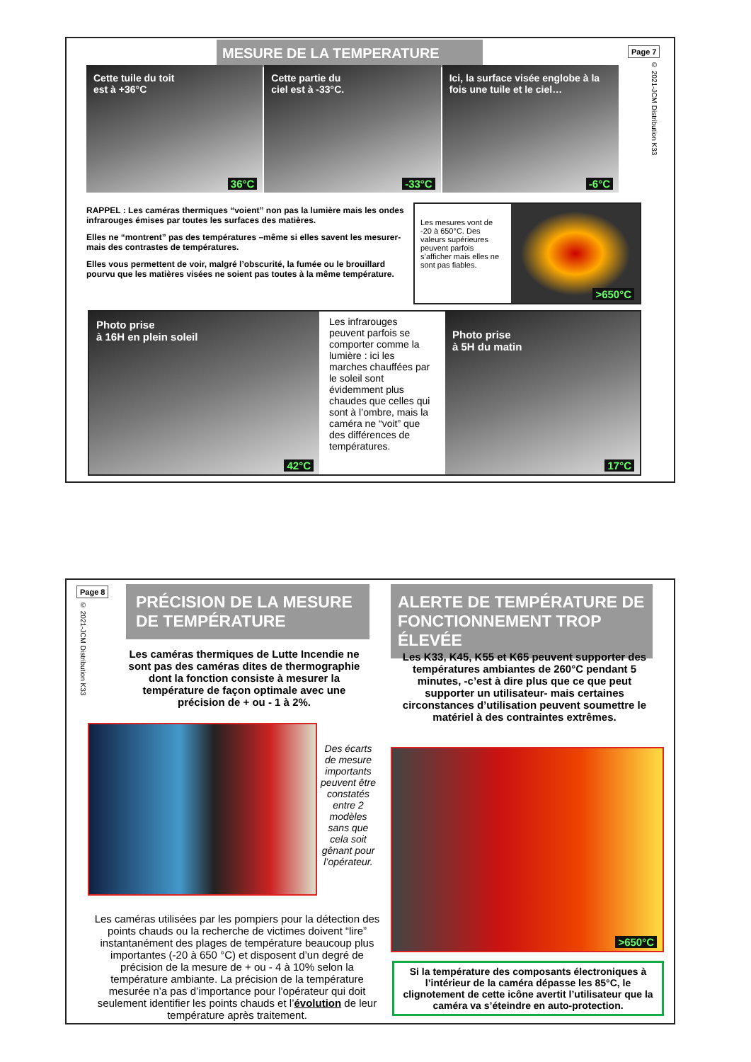MESURE DE LA TEMPERATURE Page 7
© 2021-JCM Distribution K33
Cette tuile du toit
est à +36°C
36°C
Cette partie du
ciel est à -33°C.
-33°C
Ici, la surface visée englobe à la fois une tuile et le ciel…
-6°C
RAPPEL : Les caméras thermiques “voient” non pas la lumière mais les ondes infrarouges émises par toutes les surfaces des matières.
Elles ne “montrent” pas des températures –même si elles savent les mesurer- mais des contrastes de températures.
Elles vous permettent de voir, malgré l’obscurité, la fumée ou le brouillard pourvu que les matières visées ne soient pas toutes à la même température.
Les mesures vont de -20 à 650°C. Des valeurs supérieures peuvent parfois s’afficher mais elles ne sont pas fiables.
>650°C
Photo prise
à 16H en plein soleil
42°C
Les infrarouges peuvent parfois se comporter comme la lumière : ici les marches chauffées par le soleil sont évidemment plus chaudes que celles qui sont à l’ombre, mais la caméra ne “voit” que des différences de températures.
Photo prise
à 5H du matin
17°C
Page 8
© 2021-JCM Distribution K33
PRÉCISION DE LA MESURE DE TEMPÉRATURE
ALERTE DE TEMPÉRATURE DE FONCTIONNEMENT TROP ÉLEVÉE
Les caméras thermiques de Lutte Incendie ne sont pas des caméras dites de thermographie dont la fonction consiste à mesurer la température de façon optimale avec une précision de + ou - 1 à 2%.
Des écarts de mesure importants peuvent être constatés entre 2 modèles sans que cela soit gênant pour l’opérateur.
Les caméras utilisées par les pompiers pour la détection des points chauds ou la recherche de victimes doivent “lire” instantanément des plages de température beaucoup plus importantes (-20 à 650 °C) et disposent d’un degré de précision de la mesure de + ou - 4 à 10% selon la température ambiante. La précision de la température mesurée n’a pas d’importance pour l’opérateur qui doit seulement identifier les points chauds et l’évolution de leur température après traitement.
Les K33, K45, K55 et K65 peuvent supporter des températures ambiantes de 260°C pendant 5 minutes, -c’est à dire plus que ce que peut supporter un utilisateur- mais certaines circonstances d’utilisation peuvent soumettre le matériel à des contraintes extrêmes.
>650°C
Si la température des composants électroniques à l’intérieur de la caméra dépasse les 85°C, le clignotement de cette icône avertit l’utilisateur que la caméra va s’éteindre en auto-protection.